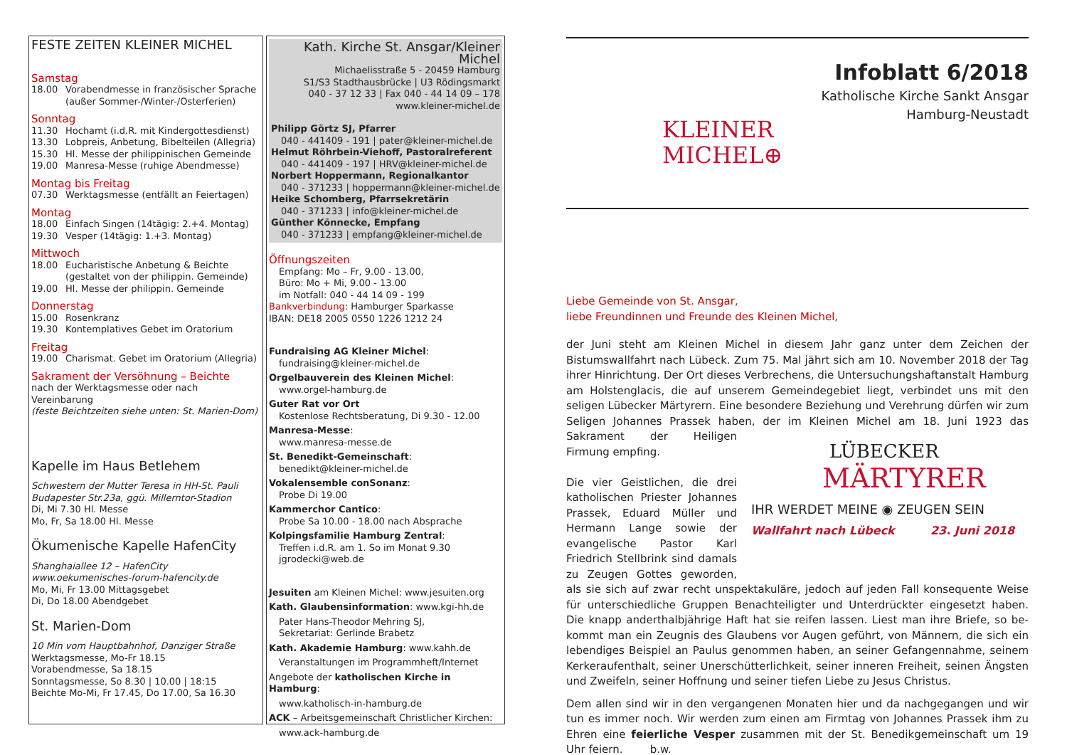FESTE ZEITEN KLEINER MICHEL
Samstag
18.00 Vorabendmesse in französischer Sprache (außer Sommer-/Winter-/Osterferien)
Sonntag
11.30 Hochamt (i.d.R. mit Kindergottesdienst)
13.30 Lobpreis, Anbetung, Bibelteilen (Allegria)
15.30 Hl. Messe der philippinischen Gemeinde
19.00 Manresa-Messe (ruhige Abendmesse)
Montag bis Freitag
07.30 Werktagsmesse (entfällt an Feiertagen)
Montag
18.00 Einfach Singen (14tägig: 2.+4. Montag)
19.30 Vesper (14tägig: 1.+3. Montag)
Mittwoch
18.00 Eucharistische Anbetung & Beichte (gestaltet von der philippin. Gemeinde)
19.00 Hl. Messe der philippin. Gemeinde
Donnerstag
15.00 Rosenkranz
19.30 Kontemplatives Gebet im Oratorium
Freitag
19.00 Charismat. Gebet im Oratorium (Allegria)
Sakrament der Versöhnung – Beichte
nach der Werktagsmesse oder nach Vereinbarung
(feste Beichtzeiten siehe unten: St. Marien-Dom)
Kapelle im Haus Betlehem
Schwestern der Mutter Teresa in HH-St. Pauli
Budapester Str.23a, ggü. Millerntor-Stadion
Di, Mi 7.30 Hl. Messe
Mo, Fr, Sa 18.00 Hl. Messe
Ökumenische Kapelle HafenCity
Shanghaiallee 12 – HafenCity
www.oekumenisches-forum-hafencity.de
Mo, Mi, Fr 13.00 Mittagsgebet
Di, Do 18.00 Abendgebet
St. Marien-Dom
10 Min vom Hauptbahnhof, Danziger Straße
Werktagsmesse, Mo-Fr 18.15
Vorabendmesse, Sa 18.15
Sonntagsmesse, So 8.30 | 10.00 | 18:15
Beichte Mo-Mi, Fr 17.45, Do 17.00, Sa 16.30
Kath. Kirche St. Ansgar/Kleiner Michel
Michaelisstraße 5 - 20459 Hamburg
S1/S3 Stadthausbrücke | U3 Rödingsmarkt
040 - 37 12 33 | Fax 040 - 44 14 09 – 178
www.kleiner-michel.de
Philipp Görtz SJ, Pfarrer
040 - 441409 - 191 | pater@kleiner-michel.de
Helmut Röhrbein-Viehoff, Pastoralreferent
040 - 441409 - 197 | HRV@kleiner-michel.de
Norbert Hoppermann, Regionalkantor
040 - 371233 | hoppermann@kleiner-michel.de
Heike Schomberg, Pfarrsekretärin
040 - 371233 | info@kleiner-michel.de
Günther Könnecke, Empfang
040 - 371233 | empfang@kleiner-michel.de
Öffnungszeiten
Empfang: Mo – Fr, 9.00 - 13.00,
Büro: Mo + Mi, 9.00 - 13.00
im Notfall: 040 - 44 14 09 - 199
Bankverbindung: Hamburger Sparkasse
IBAN: DE18 2005 0550 1226 1212 24
Fundraising AG Kleiner Michel:
fundraising@kleiner-michel.de
Orgelbauverein des Kleinen Michel:
www.orgel-hamburg.de
Guter Rat vor Ort
Kostenlose Rechtsberatung, Di 9.30 - 12.00
Manresa-Messe:
www.manresa-messe.de
St. Benedikt-Gemeinschaft:
benedikt@kleiner-michel.de
Vokalensemble conSonanz:
Probe Di 19.00
Kammerchor Cantico:
Probe Sa 10.00 - 18.00 nach Absprache
Kolpingsfamilie Hamburg Zentral:
Treffen i.d.R. am 1. So im Monat 9.30
jgrodecki@web.de
Jesuiten am Kleinen Michel: www.jesuiten.org
Kath. Glaubensinformation: www.kgi-hh.de
Pater Hans-Theodor Mehring SJ,
Sekretariat: Gerlinde Brabetz
Kath. Akademie Hamburg: www.kahh.de
Veranstaltungen im Programmheft/Internet
Angebote der katholischen Kirche in Hamburg:
www.katholisch-in-hamburg.de
ACK – Arbeitsgemeinschaft Christlicher Kirchen:
www.ack-hamburg.de
KLEINER
MICHEL⊕
Infoblatt 6/2018
Katholische Kirche Sankt Ansgar
Hamburg-Neustadt
Liebe Gemeinde von St. Ansgar,
liebe Freundinnen und Freunde des Kleinen Michel,
der Juni steht am Kleinen Michel in diesem Jahr ganz unter dem Zeichen der Bistumswall­fahrt nach Lübeck. Zum 75. Mal jährt sich am 10. November 2018 der Tag ihrer Hinrichtung. Der Ort dieses Verbrechens, die Untersuchungshaftanstalt Hamburg am Holstenglacis, die auf unserem Gemeindegebiet liegt, verbindet uns mit den seligen Lübecker Märtyrern. Eine besondere Beziehung und Verehrung dürfen wir zum Seligen Johannes Prassek haben, der
LÜBECKER
MÄRTYRER
IHR WERDET MEINE ◉ ZEUGEN SEIN
Wallfahrt nach Lübeck 23. Juni 2018
im Kleinen Michel am 18. Juni 1923 das Sakrament der Heili­gen Firmung empfing.
Die vier Geistlichen, die drei ka­tholischen Priester Johannes Prassek, Eduard Müller und Hermann Lange sowie der evan­gelische Pastor Karl Friedrich Stellbrink sind damals zu Zeu­gen Gottes geworden, als sie sich auf zwar recht unspektakuläre, jedoch auf jeden Fall kon­sequente Weise für unterschiedliche Gruppen Benachteiligter und Unterdrückter eingesetzt haben. Die knapp anderthalbjährige Haft hat sie reifen lassen. Liest man ihre Briefe, so be­kommt man ein Zeugnis des Glaubens vor Augen geführt, von Männern, die sich ein leben­diges Beispiel an Paulus genommen haben, an seiner Gefangennahme, seinem Ker­keraufenthalt, seiner Unerschütterlichkeit, seiner inneren Freiheit, seinen Ängsten und Zweifeln, seiner Hoffnung und seiner tiefen Liebe zu Jesus Christus.
Dem allen sind wir in den vergangenen Monaten hier und da nachgegangen und wir tun es immer noch. Wir werden zum einen am Firmtag von Johannes Prassek ihm zu Ehren eine feierliche Vesper zusammen mit der St. Benedikgemeinschaft um 19 Uhr feiern. b.w.